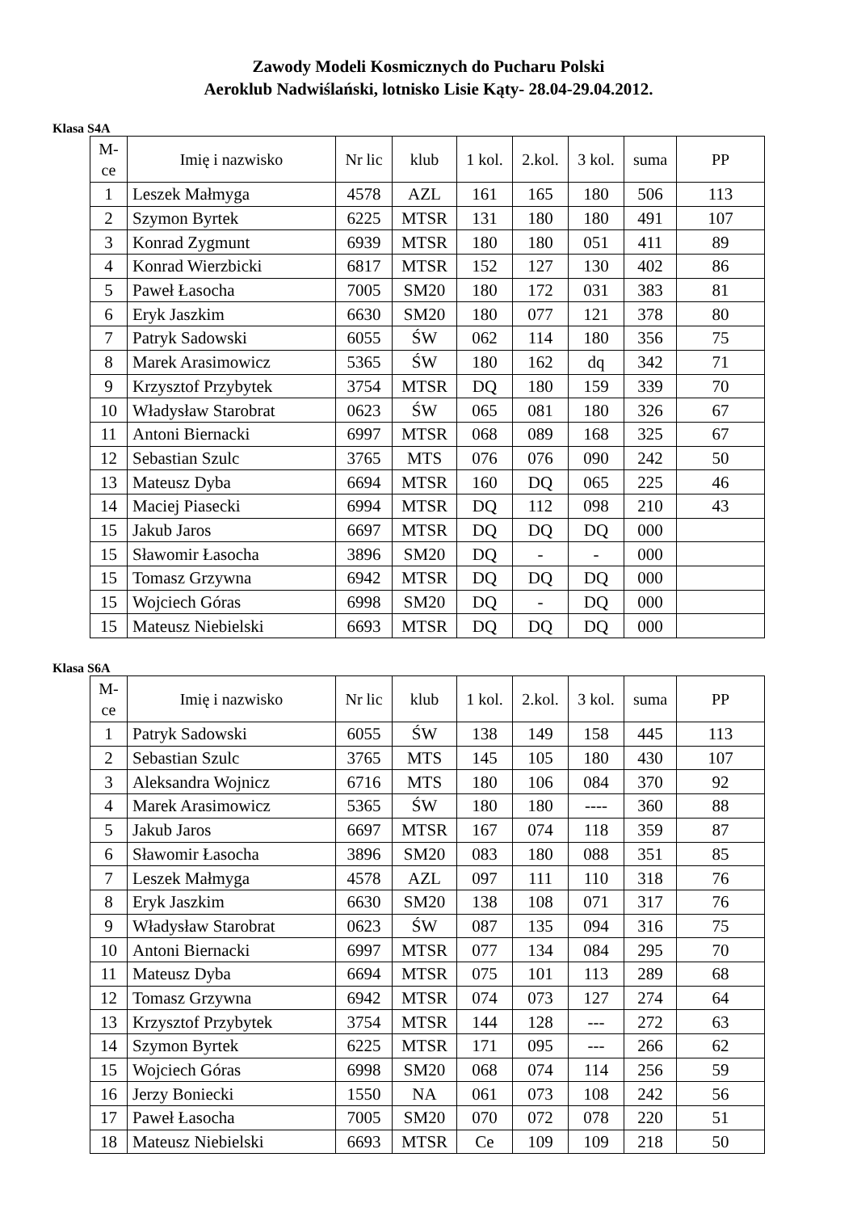Zawody Modeli Kosmicznych do Pucharu Polski
Aeroklub Nadwiślański, lotnisko Lisie Kąty- 28.04-29.04.2012.
Klasa S4A
| M- ce | Imię i nazwisko | Nr lic | klub | 1 kol. | 2.kol. | 3 kol. | suma | PP |
| --- | --- | --- | --- | --- | --- | --- | --- | --- |
| 1 | Leszek Małmyga | 4578 | AZL | 161 | 165 | 180 | 506 | 113 |
| 2 | Szymon Byrtek | 6225 | MTSR | 131 | 180 | 180 | 491 | 107 |
| 3 | Konrad Zygmunt | 6939 | MTSR | 180 | 180 | 051 | 411 | 89 |
| 4 | Konrad Wierzbicki | 6817 | MTSR | 152 | 127 | 130 | 402 | 86 |
| 5 | Paweł Łasocha | 7005 | SM20 | 180 | 172 | 031 | 383 | 81 |
| 6 | Eryk Jaszkim | 6630 | SM20 | 180 | 077 | 121 | 378 | 80 |
| 7 | Patryk Sadowski | 6055 | ŚW | 062 | 114 | 180 | 356 | 75 |
| 8 | Marek Arasimowicz | 5365 | ŚW | 180 | 162 | dq | 342 | 71 |
| 9 | Krzysztof Przybytek | 3754 | MTSR | DQ | 180 | 159 | 339 | 70 |
| 10 | Władysław Starobrat | 0623 | ŚW | 065 | 081 | 180 | 326 | 67 |
| 11 | Antoni Biernacki | 6997 | MTSR | 068 | 089 | 168 | 325 | 67 |
| 12 | Sebastian Szulc | 3765 | MTS | 076 | 076 | 090 | 242 | 50 |
| 13 | Mateusz Dyba | 6694 | MTSR | 160 | DQ | 065 | 225 | 46 |
| 14 | Maciej Piasecki | 6994 | MTSR | DQ | 112 | 098 | 210 | 43 |
| 15 | Jakub Jaros | 6697 | MTSR | DQ | DQ | DQ | 000 | |
| 15 | Sławomir Łasocha | 3896 | SM20 | DQ | - | - | 000 | |
| 15 | Tomasz Grzywna | 6942 | MTSR | DQ | DQ | DQ | 000 | |
| 15 | Wojciech Góras | 6998 | SM20 | DQ | - | DQ | 000 | |
| 15 | Mateusz Niebielski | 6693 | MTSR | DQ | DQ | DQ | 000 | |
Klasa S6A
| M- ce | Imię i nazwisko | Nr lic | klub | 1 kol. | 2.kol. | 3 kol. | suma | PP |
| --- | --- | --- | --- | --- | --- | --- | --- | --- |
| 1 | Patryk Sadowski | 6055 | ŚW | 138 | 149 | 158 | 445 | 113 |
| 2 | Sebastian Szulc | 3765 | MTS | 145 | 105 | 180 | 430 | 107 |
| 3 | Aleksandra Wojnicz | 6716 | MTS | 180 | 106 | 084 | 370 | 92 |
| 4 | Marek Arasimowicz | 5365 | ŚW | 180 | 180 | ---- | 360 | 88 |
| 5 | Jakub Jaros | 6697 | MTSR | 167 | 074 | 118 | 359 | 87 |
| 6 | Sławomir Łasocha | 3896 | SM20 | 083 | 180 | 088 | 351 | 85 |
| 7 | Leszek Małmyga | 4578 | AZL | 097 | 111 | 110 | 318 | 76 |
| 8 | Eryk Jaszkim | 6630 | SM20 | 138 | 108 | 071 | 317 | 76 |
| 9 | Władysław Starobrat | 0623 | ŚW | 087 | 135 | 094 | 316 | 75 |
| 10 | Antoni Biernacki | 6997 | MTSR | 077 | 134 | 084 | 295 | 70 |
| 11 | Mateusz Dyba | 6694 | MTSR | 075 | 101 | 113 | 289 | 68 |
| 12 | Tomasz Grzywna | 6942 | MTSR | 074 | 073 | 127 | 274 | 64 |
| 13 | Krzysztof Przybytek | 3754 | MTSR | 144 | 128 | --- | 272 | 63 |
| 14 | Szymon Byrtek | 6225 | MTSR | 171 | 095 | --- | 266 | 62 |
| 15 | Wojciech Góras | 6998 | SM20 | 068 | 074 | 114 | 256 | 59 |
| 16 | Jerzy Boniecki | 1550 | NA | 061 | 073 | 108 | 242 | 56 |
| 17 | Paweł Łasocha | 7005 | SM20 | 070 | 072 | 078 | 220 | 51 |
| 18 | Mateusz Niebielski | 6693 | MTSR | Ce | 109 | 109 | 218 | 50 |